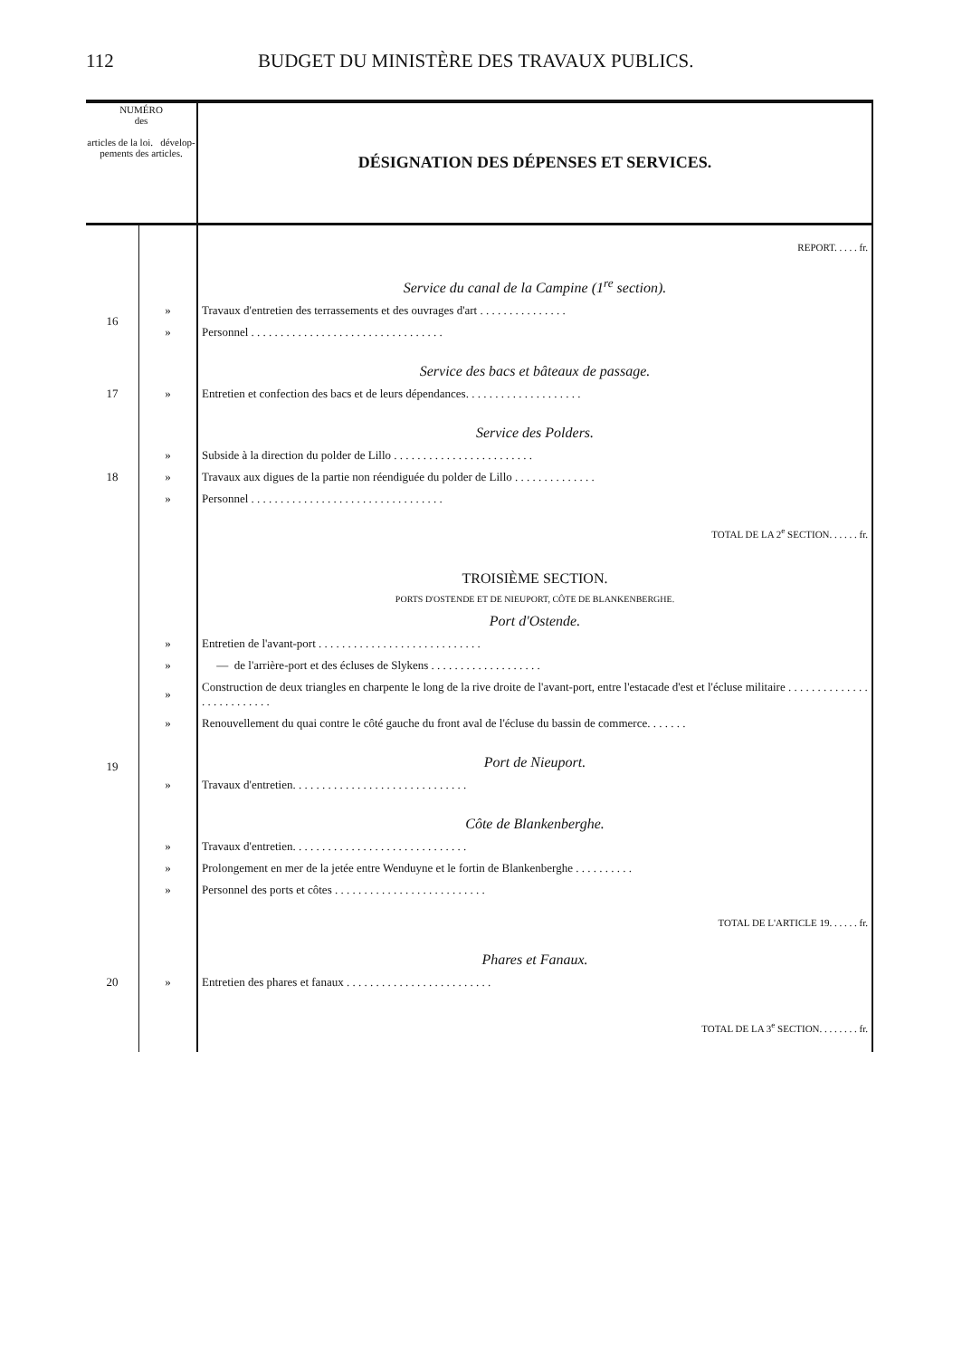112 BUDGET DU MINISTÈRE DES TRAVAUX PUBLICS.
| NUMÉRO des articles de la loi. dévelop-pements des articles. | | DÉSIGNATION DES DÉPENSES ET SERVICES. |
| --- | --- | --- |
| | | REPORT. . . . . fr. |
| | | Service du canal de la Campine (1<sup>re</sup> section). |
| 16 | » | Travaux d'entretien des terrassements et des ouvrages d'art . . . . . . . . . . . . . . . |
| | » | Personnel . . . . . . . . . . . . . . . . . . . . . . . . . . . . . . . . . |
| | | Service des bacs et bâteaux de passage. |
| 17 | » | Entretien et confection des bacs et de leurs dépendances. . . . . . . . . . . . . . . . . . . . |
| | | Service des Polders. |
| 18 | » | Subside à la direction du polder de Lillo . . . . . . . . . . . . . . . . . . . . . . . . |
| | » | Travaux aux digues de la partie non réendiguée du polder de Lillo . . . . . . . . . . . . . . |
| | » | Personnel . . . . . . . . . . . . . . . . . . . . . . . . . . . . . . . . . |
| | | TOTAL DE LA 2<sup>e</sup> SECTION. . . . . . fr. |
| | | TROISIÈME SECTION. |
| | | PORTS D'OSTENDE ET DE NIEUPORT, CÔTE DE BLANKENBERGHE. |
| | | Port d'Ostende. |
| 19 | » | Entretien de l'avant-port . . . . . . . . . . . . . . . . . . . . . . . . . . . . |
| | » | — de l'arrière-port et des écluses de Slykens . . . . . . . . . . . . . . . . . . . |
| | » | Construction de deux triangles en charpente le long de la rive droite de l'avant-port, entre l'estacade d'est et l'écluse militaire . . . . . . . . . . . . . . . . . . . . . . . . . . |
| | » | Renouvellement du quai contre le côté gauche du front aval de l'écluse du bassin de commerce. . . . . . . |
| | | Port de Nieuport. |
| | » | Travaux d'entretien. . . . . . . . . . . . . . . . . . . . . . . . . . . . . . |
| | | Côte de Blankenberghe. |
| | » | Travaux d'entretien. . . . . . . . . . . . . . . . . . . . . . . . . . . . . . |
| | » | Prolongement en mer de la jetée entre Wenduyne et le fortin de Blankenberghe . . . . . . . . . . |
| | » | Personnel des ports et côtes . . . . . . . . . . . . . . . . . . . . . . . . . . |
| | | TOTAL DE L'ARTICLE 19. . . . . . fr. |
| | | Phares et Fanaux. |
| 20 | » | Entretien des phares et fanaux . . . . . . . . . . . . . . . . . . . . . . . . . |
| | | TOTAL DE LA 3<sup>e</sup> SECTION. . . . . . . . fr. |